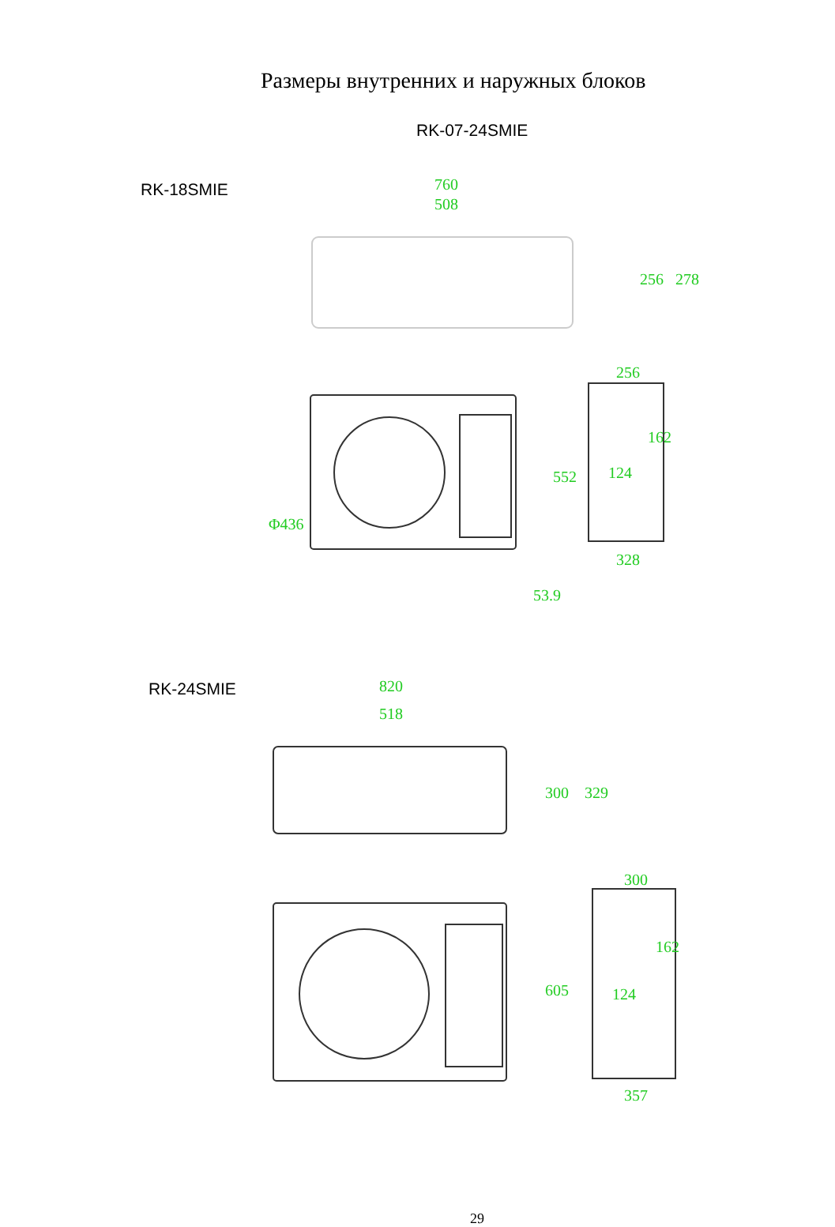760
508
256
328
820
518
300
357
124
124
552
605
300
329
256
278
162
162
Φ436
53.9
Размеры внутренних и наружных блоков
RK-07-24SMIE
RK-18SMIE
RK-24SMIE
29